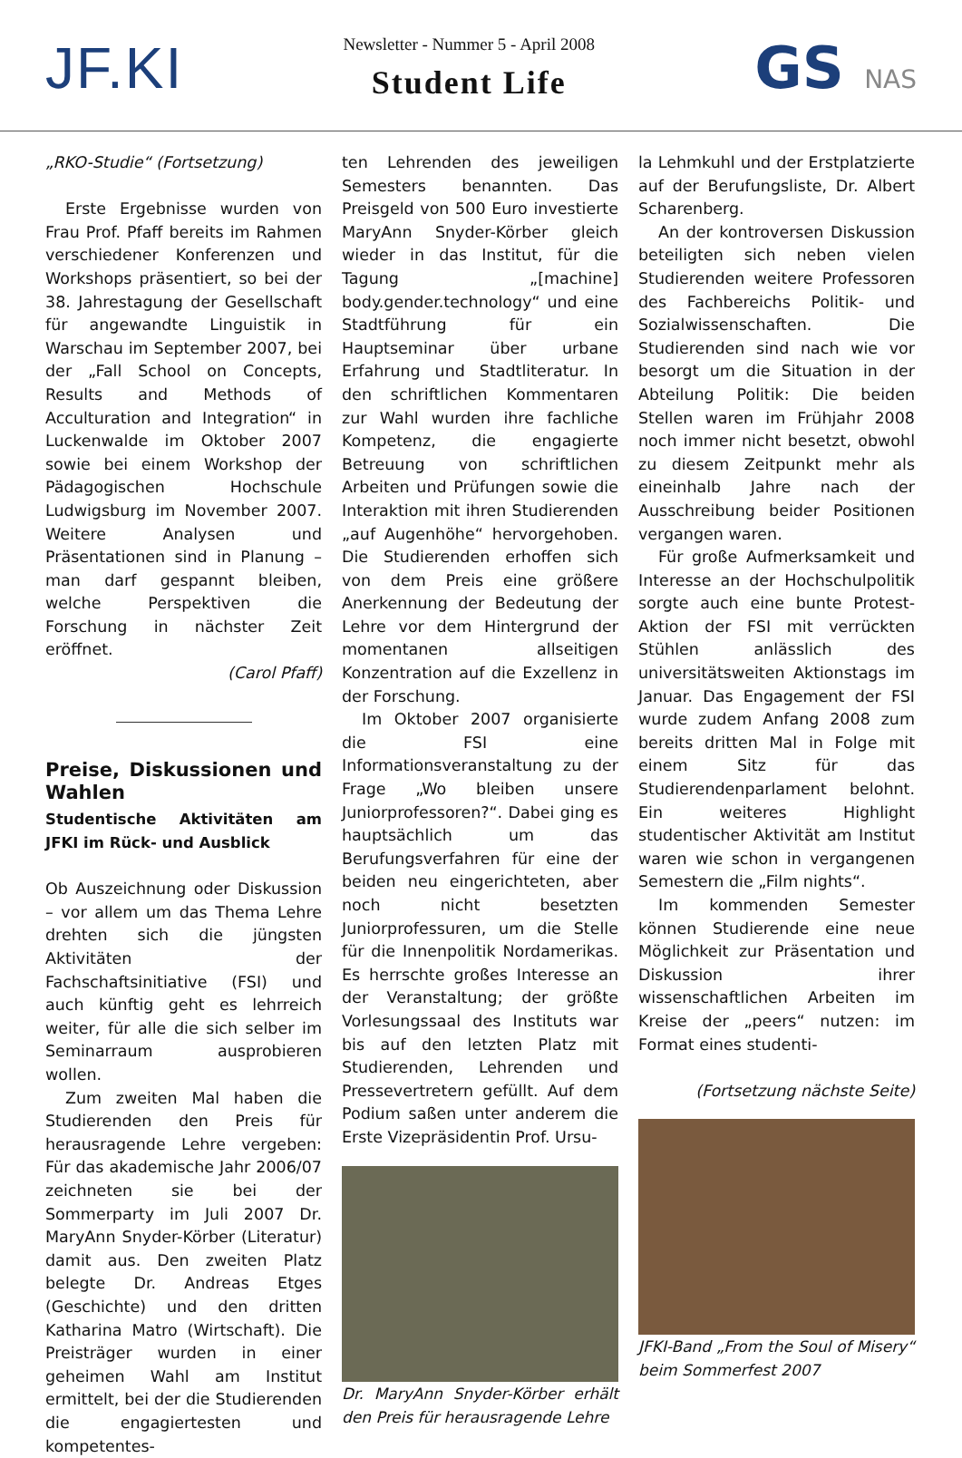JF.KI
Newsletter - Nummer 5 - April 2008
Student Life
GS NAS
„RKO-Studie“ (Fortsetzung)
Erste Ergebnisse wurden von Frau Prof. Pfaff bereits im Rahmen verschiedener Konferenzen und Workshops präsentiert, so bei der 38. Jahrestagung der Gesellschaft für angewandte Linguistik in Warschau im September 2007, bei der „Fall School on Concepts, Results and Methods of Acculturation and Integration“ in Luckenwalde im Oktober 2007 sowie bei einem Workshop der Pädagogischen Hochschule Ludwigsburg im November 2007. Weitere Analysen und Präsentationen sind in Planung – man darf gespannt bleiben, welche Perspektiven die Forschung in nächster Zeit eröffnet.
(Carol Pfaff)
Preise, Diskussionen und Wahlen
Studentische Aktivitäten am JFKI im Rück- und Ausblick
Ob Auszeichnung oder Diskussion – vor allem um das Thema Lehre drehten sich die jüngsten Aktivitäten der Fachschaftsinitiative (FSI) und auch künftig geht es lehrreich weiter, für alle die sich selber im Seminarraum ausprobieren wollen.
Zum zweiten Mal haben die Studierenden den Preis für herausragende Lehre vergeben: Für das akademische Jahr 2006/07 zeichneten sie bei der Sommerparty im Juli 2007 Dr. MaryAnn Snyder-Körber (Literatur) damit aus. Den zweiten Platz belegte Dr. Andreas Etges (Geschichte) und den dritten Katharina Matro (Wirtschaft). Die Preisträger wurden in einer geheimen Wahl am Institut ermittelt, bei der die Studierenden die engagiertesten und kompetentes-
ten Lehrenden des jeweiligen Semesters benannten. Das Preisgeld von 500 Euro investierte MaryAnn Snyder-Körber gleich wieder in das Institut, für die Tagung „[machine] body.gender.technology“ und eine Stadtführung für ein Hauptseminar über urbane Erfahrung und Stadtliteratur. In den schriftlichen Kommentaren zur Wahl wurden ihre fachliche Kompetenz, die engagierte Betreuung von schriftlichen Arbeiten und Prüfungen sowie die Interaktion mit ihren Studierenden „auf Augenhöhe“ hervorgehoben. Die Studierenden erhoffen sich von dem Preis eine größere Anerkennung der Bedeutung der Lehre vor dem Hintergrund der momentanen allseitigen Konzentration auf die Exzellenz in der Forschung.
Im Oktober 2007 organisierte die FSI eine Informationsveranstaltung zu der Frage „Wo bleiben unsere Juniorprofessoren?“. Dabei ging es hauptsächlich um das Berufungsverfahren für eine der beiden neu eingerichteten, aber noch nicht besetzten Juniorprofessuren, um die Stelle für die Innenpolitik Nordamerikas. Es herrschte großes Interesse an der Veranstaltung; der größte Vorlesungssaal des Instituts war bis auf den letzten Platz mit Studierenden, Lehrenden und Pressevertretern gefüllt. Auf dem Podium saßen unter anderem die Erste Vizepräsidentin Prof. Ursu-
Dr. MaryAnn Snyder-Körber erhält den Preis für herausragende Lehre
la Lehmkuhl und der Erstplatzierte auf der Berufungsliste, Dr. Albert Scharenberg.
An der kontroversen Diskussion beteiligten sich neben vielen Studierenden weitere Professoren des Fachbereichs Politik- und Sozialwissenschaften. Die Studierenden sind nach wie vor besorgt um die Situation in der Abteilung Politik: Die beiden Stellen waren im Frühjahr 2008 noch immer nicht besetzt, obwohl zu diesem Zeitpunkt mehr als eineinhalb Jahre nach der Ausschreibung beider Positionen vergangen waren.
Für große Aufmerksamkeit und Interesse an der Hochschulpolitik sorgte auch eine bunte Protest-Aktion der FSI mit verrückten Stühlen anlässlich des universitätsweiten Aktionstags im Januar. Das Engagement der FSI wurde zudem Anfang 2008 zum bereits dritten Mal in Folge mit einem Sitz für das Studierendenparlament belohnt. Ein weiteres Highlight studentischer Aktivität am Institut waren wie schon in vergangenen Semestern die „Film nights“.
Im kommenden Semester können Studierende eine neue Möglichkeit zur Präsentation und Diskussion ihrer wissenschaftlichen Arbeiten im Kreise der „peers“ nutzen: im Format eines studenti-
(Fortsetzung nächste Seite)
JFKI-Band „From the Soul of Misery“ beim Sommerfest 2007